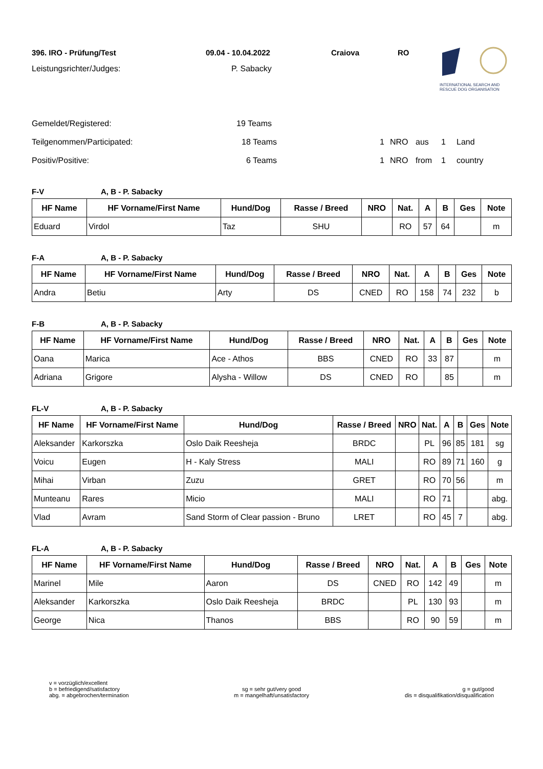396. IRO - Prüfung/Test 09.04 - 10.04.2022 Craiova RO
Leistungsrichter/Judges: P. Sabacky
INTERNATIONAL SEARCH AND
RESCUE DOG ORGANISATION
Gemeldet/Registered: 19 Teams
Teilgenommen/Participated: 18 Teams 1 NRO aus 1 Land
Positiv/Positive: 6 Teams 1 NRO from 1 country
F-V A, B - P. Sabacky
| HF Name | HF Vorname/First Name | Hund/Dog | Rasse / Breed | NRO | Nat. | A | B | Ges | Note |
| --- | --- | --- | --- | --- | --- | --- | --- | --- | --- |
| Eduard | Virdol | Taz | SHU | | RO | 57 | 64 | | m |
F-A A, B - P. Sabacky
| HF Name | HF Vorname/First Name | Hund/Dog | Rasse / Breed | NRO | Nat. | A | B | Ges | Note |
| --- | --- | --- | --- | --- | --- | --- | --- | --- | --- |
| Andra | Betiu | Arty | DS | CNED | RO | 158 | 74 | 232 | b |
F-B A, B - P. Sabacky
| HF Name | HF Vorname/First Name | Hund/Dog | Rasse / Breed | NRO | Nat. | A | B | Ges | Note |
| --- | --- | --- | --- | --- | --- | --- | --- | --- | --- |
| Oana | Marica | Ace - Athos | BBS | CNED | RO | 33 | 87 | | m |
| Adriana | Grigore | Alysha - Willow | DS | CNED | RO | | 85 | | m |
FL-V A, B - P. Sabacky
| HF Name | HF Vorname/First Name | Hund/Dog | Rasse / Breed | NRO | Nat. | A | B | Ges | Note |
| --- | --- | --- | --- | --- | --- | --- | --- | --- | --- |
| Aleksander | Karkorszka | Oslo Daik Reesheja | BRDC | | PL | 96 | 85 | 181 | sg |
| Voicu | Eugen | H - Kaly Stress | MALI | | RO | 89 | 71 | 160 | g |
| Mihai | Virban | Zuzu | GRET | | RO | 70 | 56 | | m |
| Munteanu | Rares | Micio | MALI | | RO | 71 | | | abg. |
| Vlad | Avram | Sand Storm of Clear passion - Bruno | LRET | | RO | 45 | 7 | | abg. |
FL-A A, B - P. Sabacky
| HF Name | HF Vorname/First Name | Hund/Dog | Rasse / Breed | NRO | Nat. | A | B | Ges | Note |
| --- | --- | --- | --- | --- | --- | --- | --- | --- | --- |
| Marinel | Mile | Aaron | DS | CNED | RO | 142 | 49 | | m |
| Aleksander | Karkorszka | Oslo Daik Reesheja | BRDC | | PL | 130 | 93 | | m |
| George | Nica | Thanos | BBS | | RO | 90 | 59 | | m |
v = vorzüglich/excellent
b = befriedigend/satisfactory
abg. = abgebrochen/termination
sg = sehr gut/very good
m = mangelhaft/unsatisfactory
g = gut/good
dis = disqualifikation/disqualification